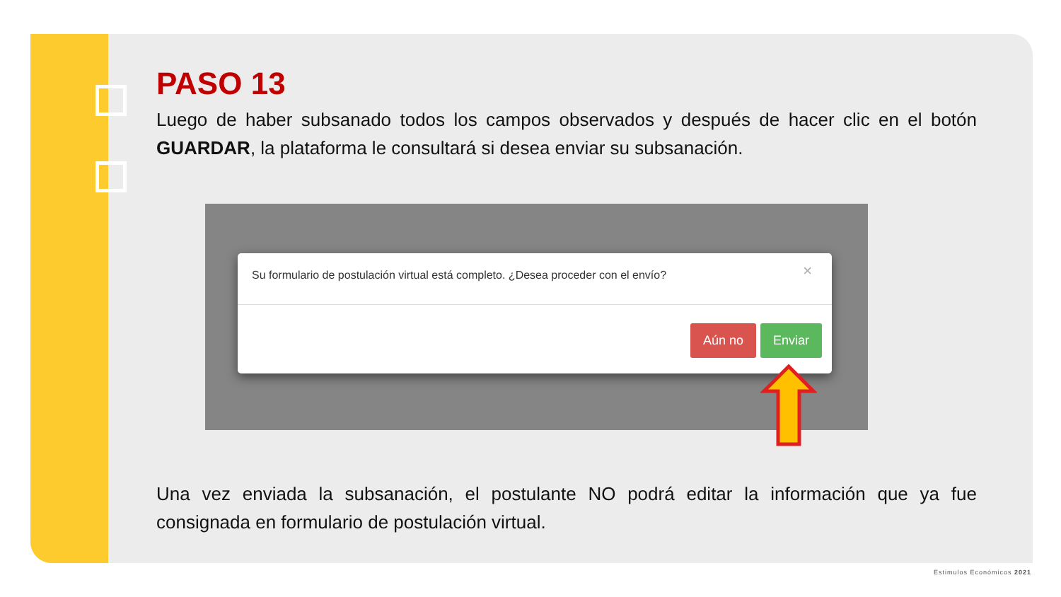PASO 13
Luego de haber subsanado todos los campos observados y después de hacer clic en el botón GUARDAR, la plataforma le consultará si desea enviar su subsanación.
×
Su formulario de postulación virtual está completo. ¿Desea proceder con el envío?
Aún no Enviar
Una vez enviada la subsanación, el postulante NO podrá editar la información que ya fue consignada en formulario de postulación virtual.
Estimulos Económicos 2021